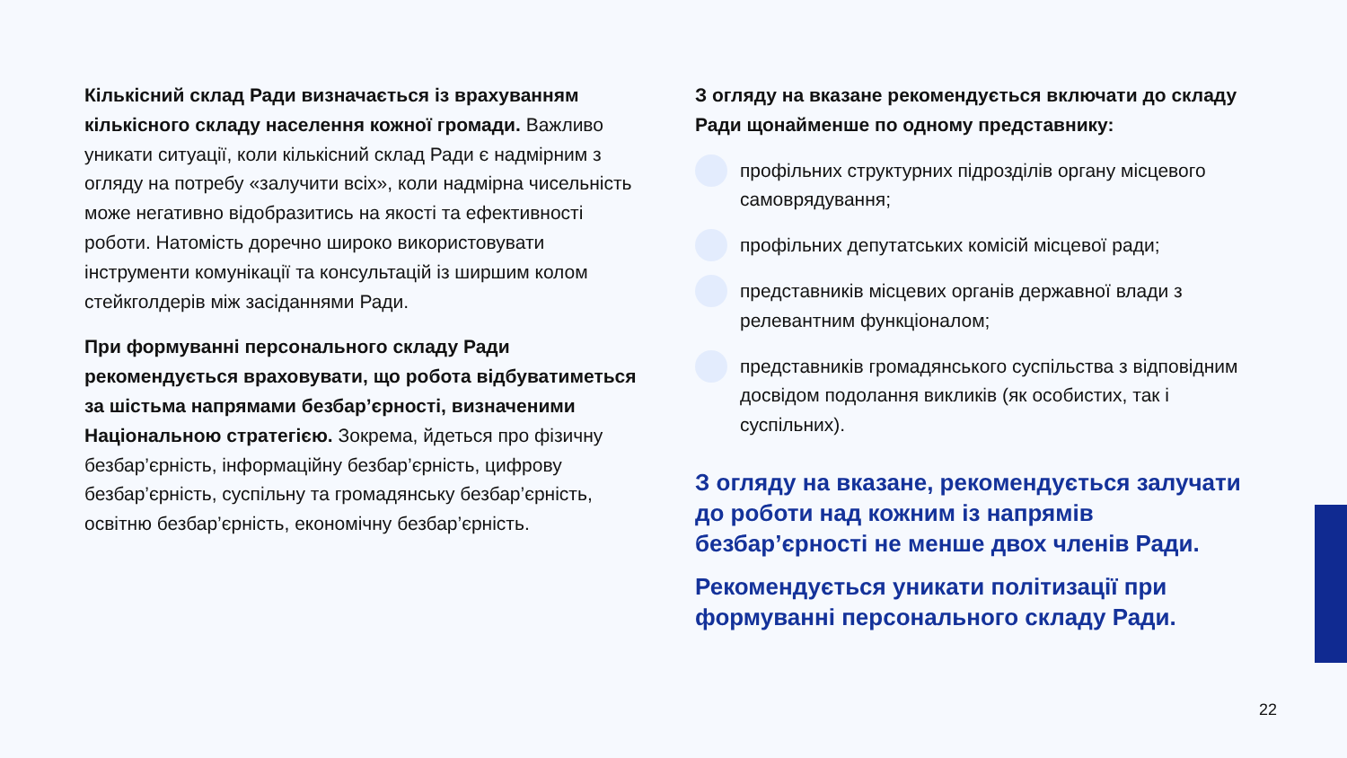Кількісний склад Ради визначається із врахуванням кількісного складу населення кожної громади. Важливо уникати ситуації, коли кількісний склад Ради є надмірним з огляду на потребу «залучити всіх», коли надмірна чисельність може негативно відобразитись на якості та ефективності роботи. Натомість доречно широко використовувати інструменти комунікації та консультацій із ширшим колом стейкголдерів між засіданнями Ради.
При формуванні персонального складу Ради рекомендується враховувати, що робота відбуватиметься за шістьма напрямами безбар’єрності, визначеними Національною стратегією. Зокрема, йдеться про фізичну безбар’єрність, інформаційну безбар’єрність, цифрову безбар’єрність, суспільну та громадянську безбар’єрність, освітню безбар’єрність, економічну безбар’єрність.
З огляду на вказане рекомендується включати до складу Ради щонайменше по одному представнику:
профільних структурних підрозділів органу місцевого самоврядування;
профільних депутатських комісій місцевої ради;
представників місцевих органів державної влади з релевантним функціоналом;
представників громадянського суспільства з відповідним досвідом подолання викликів (як особистих, так і суспільних).
З огляду на вказане, рекомендується залучати до роботи над кожним із напрямів безбар’єрності не менше двох членів Ради.
Рекомендується уникати політизації при формуванні персонального складу Ради.
22